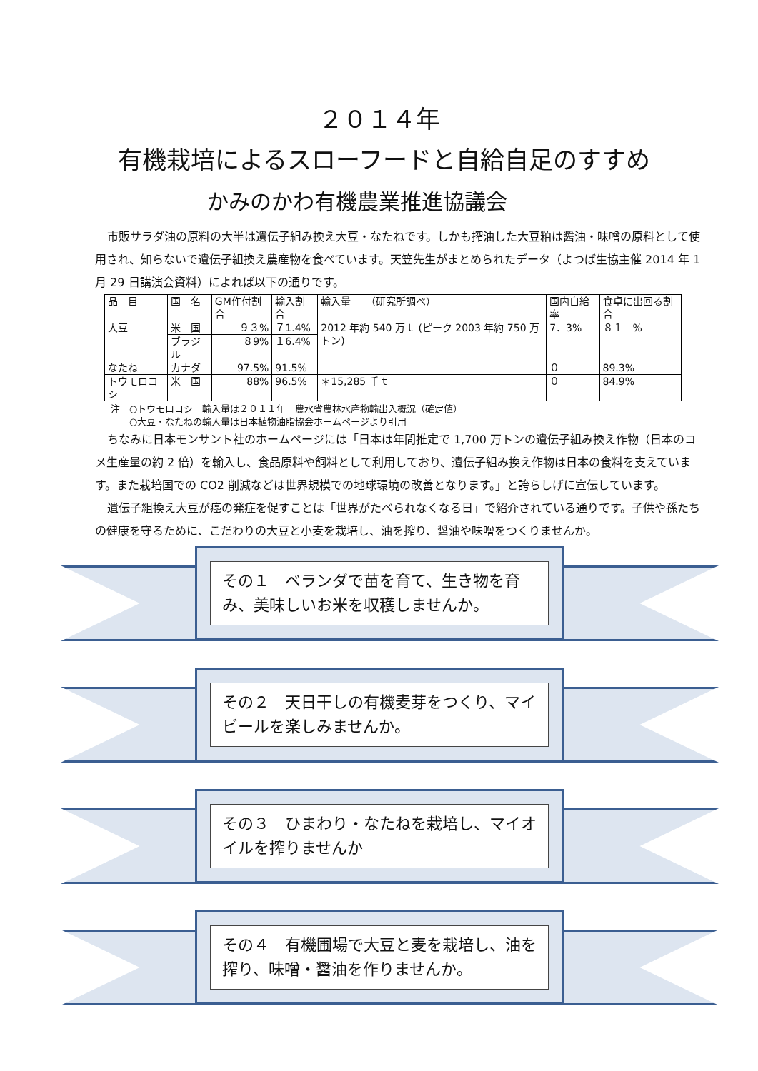２０１４年
有機栽培によるスローフードと自給自足のすすめ
かみのかわ有機農業推進協議会
市販サラダ油の原料の大半は遺伝子組み換え大豆・なたねです。しかも搾油した大豆粕は醤油・味噌の原料として使用され、知らないで遺伝子組換え農産物を食べています。天笠先生がまとめられたデータ（よつば生協主催 2014 年 1 月 29 日講演会資料）によれば以下の通りです。
| 品 目 | 国 名 | GM作付割合 | 輸入割合 | 輸入量 （研究所調べ） | 国内自給率 | 食卓に出回る割合 |
| 大豆 | 米 国 | ９３% | ７1.4% | 2012 年約 540 万ｔ (ピーク 2003 年約 750 万トン) | 7．3% | ８１ % |
| | ブラジル | ８9% | １6.4% | | | |
| なたね | カナダ | 97.5% | 91.5% | | ０ | 89.3% |
| トウモロコシ | 米 国 | 88% | 96.5% | ＊15,285 千ｔ | ０ | 84.9% |
注　○トウモロコシ　輸入量は２０１１年　農水省農林水産物輸出入概況（確定値）
　　○大豆・なたねの輸入量は日本植物油脂協会ホームページより引用
ちなみに日本モンサント社のホームページには「日本は年間推定で 1,700 万トンの遺伝子組み換え作物（日本のコメ生産量の約 2 倍）を輸入し、食品原料や飼料として利用しており、遺伝子組み換え作物は日本の食料を支えています。また栽培国での CO2 削減などは世界規模での地球環境の改善となります。」と誇らしげに宣伝しています。
遺伝子組換え大豆が癌の発症を促すことは「世界がたべられなくなる日」で紹介されている通りです。子供や孫たちの健康を守るために、こだわりの大豆と小麦を栽培し、油を搾り、醤油や味噌をつくりませんか。
その１　ベランダで苗を育て、生き物を育み、美味しいお米を収穫しませんか。
その２　天日干しの有機麦芽をつくり、マイビールを楽しみませんか。
その３　ひまわり・なたねを栽培し、マイオイルを搾りませんか
その４　有機圃場で大豆と麦を栽培し、油を搾り、味噌・醤油を作りませんか。